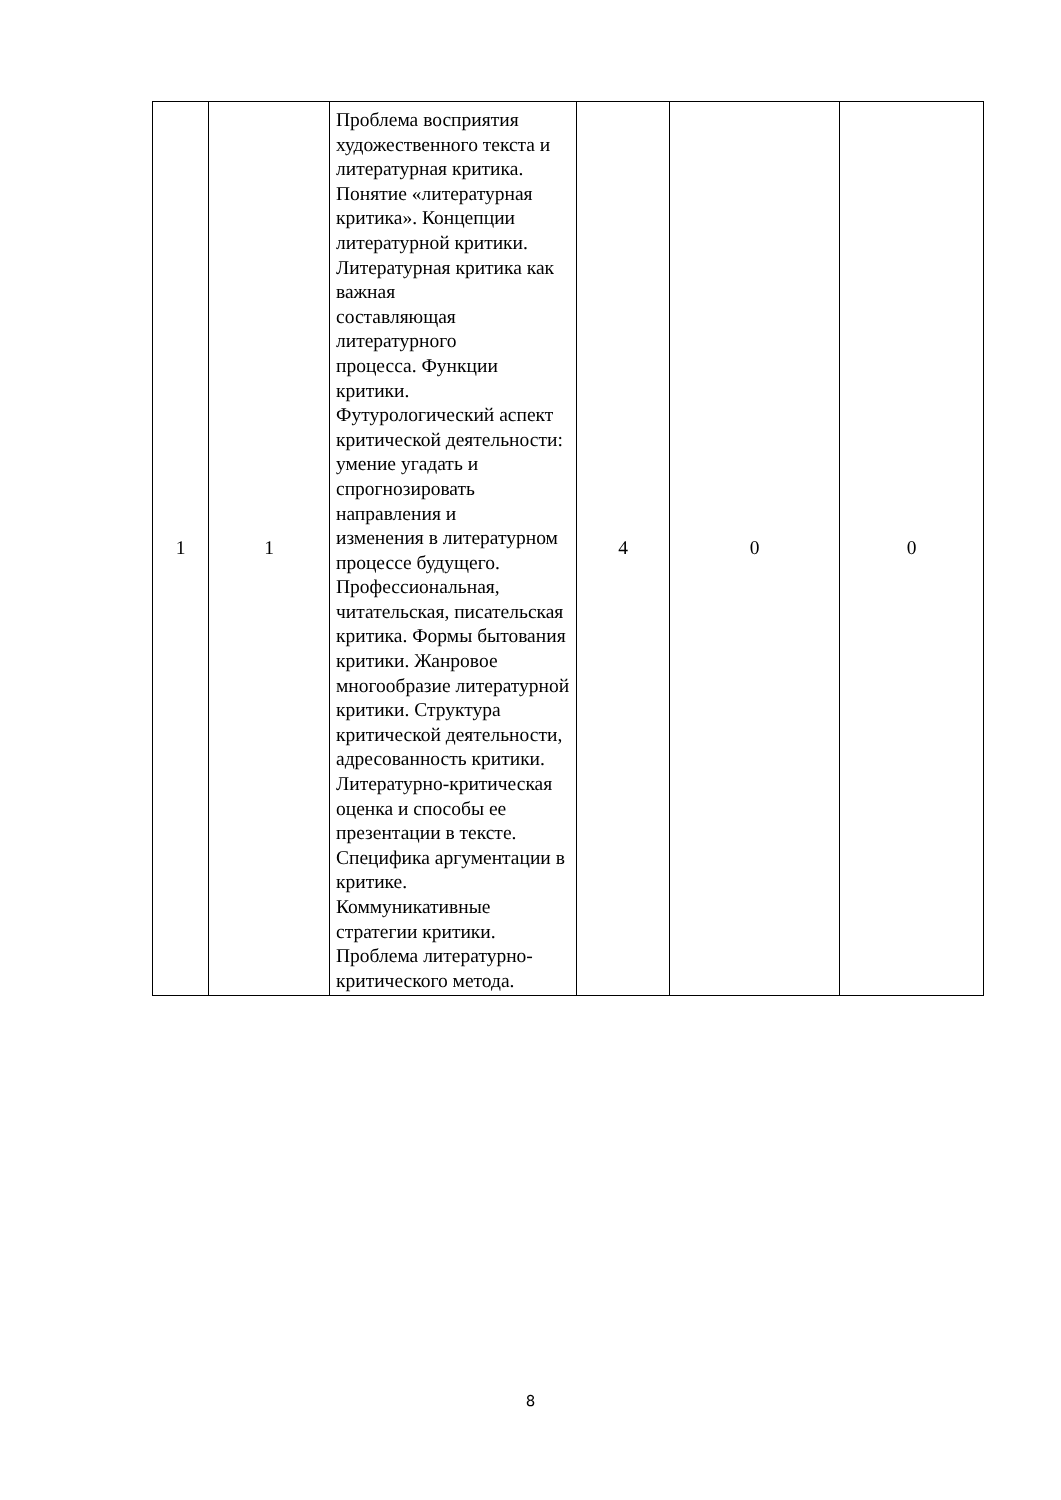| 1 | 1 | Проблема восприятия художественного текста и литературная критика. Понятие «литературная критика». Концепции литературной критики. Литературная критика как важная составляющая литературного процесса. Функции критики. Футурологический аспект критической деятельности: умение угадать и спрогнозировать направления и изменения в литературном процессе будущего. Профессиональная, читательская, писательская критика. Формы бытования критики. Жанровое многообразие литературной критики. Структура критической деятельности, адресованность критики. Литературно-критическая оценка и способы ее презентации в тексте. Специфика аргументации в критике. Коммуникативные стратегии критики. Проблема литературно-критического метода. | 4 | 0 | 0 |
8